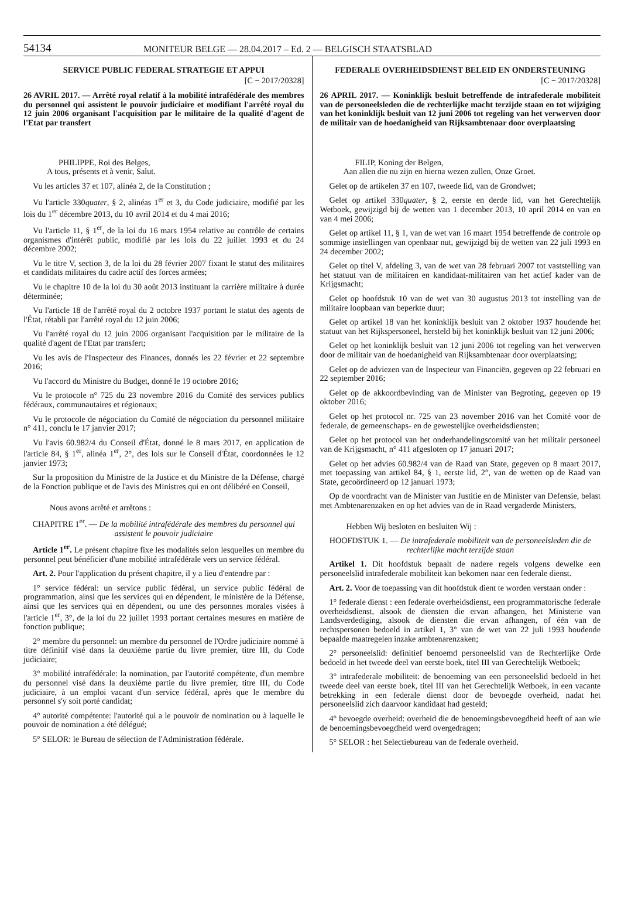54134 MONITEUR BELGE — 28.04.2017 – Ed. 2 — BELGISCH STAATSBLAD
SERVICE PUBLIC FEDERAL STRATEGIE ET APPUI
[C − 2017/20328]
26 AVRIL 2017. — Arrêté royal relatif à la mobilité intrafédérale des membres du personnel qui assistent le pouvoir judiciaire et modifiant l'arrêté royal du 12 juin 2006 organisant l'acquisition par le militaire de la qualité d'agent de l'Etat par transfert
PHILIPPE, Roi des Belges,
A tous, présents et à venir, Salut.
Vu les articles 37 et 107, alinéa 2, de la Constitution ;
Vu l'article 330quater, § 2, alinéas 1<sup>er</sup> et 3, du Code judiciaire, modifié par les lois du 1<sup>er</sup> décembre 2013, du 10 avril 2014 et du 4 mai 2016;
Vu l'article 11, § 1<sup>er</sup>, de la loi du 16 mars 1954 relative au contrôle de certains organismes d'intérêt public, modifié par les lois du 22 juillet 1993 et du 24 décembre 2002;
Vu le titre V, section 3, de la loi du 28 février 2007 fixant le statut des militaires et candidats militaires du cadre actif des forces armées;
Vu le chapitre 10 de la loi du 30 août 2013 instituant la carrière militaire à durée déterminée;
Vu l'article 18 de l'arrêté royal du 2 octobre 1937 portant le statut des agents de l'État, rétabli par l'arrêté royal du 12 juin 2006;
Vu l'arrêté royal du 12 juin 2006 organisant l'acquisition par le militaire de la qualité d'agent de l'Etat par transfert;
Vu les avis de l'Inspecteur des Finances, donnés les 22 février et 22 septembre 2016;
Vu l'accord du Ministre du Budget, donné le 19 octobre 2016;
Vu le protocole n° 725 du 23 novembre 2016 du Comité des services publics fédéraux, communautaires et régionaux;
Vu le protocole de négociation du Comité de négociation du personnel militaire n° 411, conclu le 17 janvier 2017;
Vu l'avis 60.982/4 du Conseil d'État, donné le 8 mars 2017, en application de l'article 84, § 1<sup>er</sup>, alinéa 1<sup>er</sup>, 2°, des lois sur le Conseil d'État, coordonnées le 12 janvier 1973;
Sur la proposition du Ministre de la Justice et du Ministre de la Défense, chargé de la Fonction publique et de l'avis des Ministres qui en ont délibéré en Conseil,
Nous avons arrêté et arrêtons :
CHAPITRE 1<sup>er</sup>. — De la mobilité intrafédérale des membres du personnel qui assistent le pouvoir judiciaire
Article 1<sup>er</sup>. Le présent chapitre fixe les modalités selon lesquelles un membre du personnel peut bénéficier d'une mobilité intrafédérale vers un service fédéral.
Art. 2. Pour l'application du présent chapitre, il y a lieu d'entendre par :
1° service fédéral: un service public fédéral, un service public fédéral de programmation, ainsi que les services qui en dépendent, le ministère de la Défense, ainsi que les services qui en dépendent, ou une des personnes morales visées à l'article 1<sup>er</sup>, 3°, de la loi du 22 juillet 1993 portant certaines mesures en matière de fonction publique;
2° membre du personnel: un membre du personnel de l'Ordre judiciaire nommé à titre définitif visé dans la deuxième partie du livre premier, titre III, du Code judiciaire;
3° mobilité intrafédérale: la nomination, par l'autorité compétente, d'un membre du personnel visé dans la deuxième partie du livre premier, titre III, du Code judiciaire, à un emploi vacant d'un service fédéral, après que le membre du personnel s'y soit porté candidat;
4° autorité compétente: l'autorité qui a le pouvoir de nomination ou à laquelle le pouvoir de nomination a été délégué;
5° SELOR: le Bureau de sélection de l'Administration fédérale.
FEDERALE OVERHEIDSDIENST BELEID EN ONDERSTEUNING
[C − 2017/20328]
26 APRIL 2017. — Koninklijk besluit betreffende de intrafederale mobiliteit van de personeelsleden die de rechterlijke macht terzijde staan en tot wijziging van het koninklijk besluit van 12 juni 2006 tot regeling van het verwerven door de militair van de hoedanigheid van Rijksambtenaar door overplaatsing
FILIP, Koning der Belgen,
Aan allen die nu zijn en hierna wezen zullen, Onze Groet.
Gelet op de artikelen 37 en 107, tweede lid, van de Grondwet;
Gelet op artikel 330quater, § 2, eerste en derde lid, van het Gerechtelijk Wetboek, gewijzigd bij de wetten van 1 december 2013, 10 april 2014 en van en van 4 mei 2006;
Gelet op artikel 11, § 1, van de wet van 16 maart 1954 betreffende de controle op sommige instellingen van openbaar nut, gewijzigd bij de wetten van 22 juli 1993 en 24 december 2002;
Gelet op titel V, afdeling 3, van de wet van 28 februari 2007 tot vaststelling van het statuut van de militairen en kandidaat-militairen van het actief kader van de Krijgsmacht;
Gelet op hoofdstuk 10 van de wet van 30 augustus 2013 tot instelling van de militaire loopbaan van beperkte duur;
Gelet op artikel 18 van het koninklijk besluit van 2 oktober 1937 houdende het statuut van het Rijkspersoneel, hersteld bij het koninklijk besluit van 12 juni 2006;
Gelet op het koninklijk besluit van 12 juni 2006 tot regeling van het verwerven door de militair van de hoedanigheid van Rijksambtenaar door overplaatsing;
Gelet op de adviezen van de Inspecteur van Financiën, gegeven op 22 februari en 22 september 2016;
Gelet op de akkoordbevinding van de Minister van Begroting, gegeven op 19 oktober 2016;
Gelet op het protocol nr. 725 van 23 november 2016 van het Comité voor de federale, de gemeenschaps- en de gewestelijke overheidsdiensten;
Gelet op het protocol van het onderhandelingscomité van het militair personeel van de Krijgsmacht, n° 411 afgesloten op 17 januari 2017;
Gelet op het advies 60.982/4 van de Raad van State, gegeven op 8 maart 2017, met toepassing van artikel 84, § 1, eerste lid, 2°, van de wetten op de Raad van State, gecoördineerd op 12 januari 1973;
Op de voordracht van de Minister van Justitie en de Minister van Defensie, belast met Ambtenarenzaken en op het advies van de in Raad vergaderde Ministers,
Hebben Wij besloten en besluiten Wij :
HOOFDSTUK 1. — De intrafederale mobiliteit van de personeelsleden die de rechterlijke macht terzijde staan
Artikel 1. Dit hoofdstuk bepaalt de nadere regels volgens dewelke een personeelslid intrafederale mobiliteit kan bekomen naar een federale dienst.
Art. 2. Voor de toepassing van dit hoofdstuk dient te worden verstaan onder :
1° federale dienst : een federale overheidsdienst, een programmatorische federale overheidsdienst, alsook de diensten die ervan afhangen, het Ministerie van Landsverdediging, alsook de diensten die ervan afhangen, of één van de rechtspersonen bedoeld in artikel 1, 3° van de wet van 22 juli 1993 houdende bepaalde maatregelen inzake ambtenarenzaken;
2° personeelslid: definitief benoemd personeelslid van de Rechterlijke Orde bedoeld in het tweede deel van eerste boek, titel III van Gerechtelijk Wetboek;
3° intrafederale mobiliteit: de benoeming van een personeelslid bedoeld in het tweede deel van eerste boek, titel III van het Gerechtelijk Wetboek, in een vacante betrekking in een federale dienst door de bevoegde overheid, nadat het personeelslid zich daarvoor kandidaat had gesteld;
4° bevoegde overheid: overheid die de benoemingsbevoegdheid heeft of aan wie de benoemingsbevoegdheid werd overgedragen;
5° SELOR : het Selectiebureau van de federale overheid.